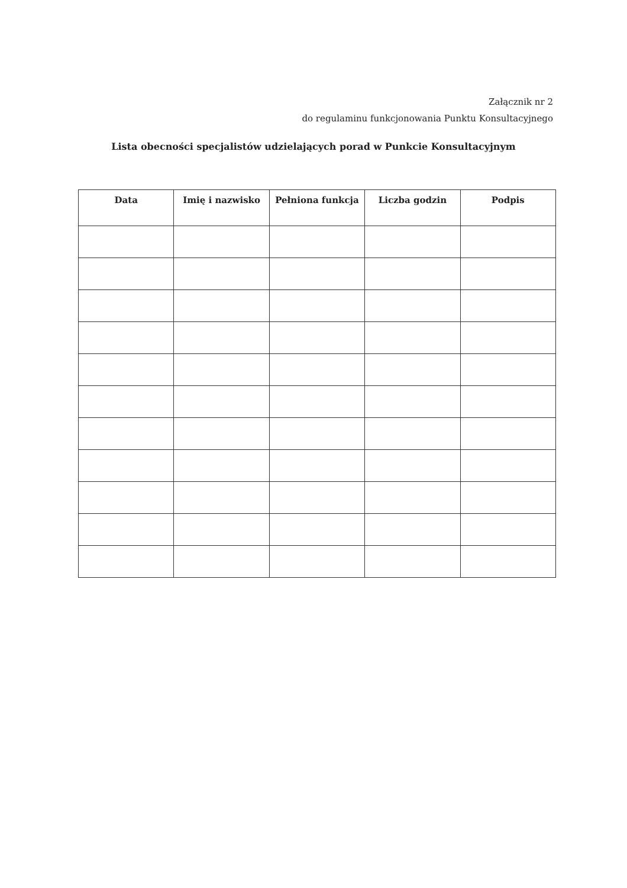Załącznik nr 2
do regulaminu funkcjonowania Punktu Konsultacyjnego
Lista obecności specjalistów udzielających porad w Punkcie Konsultacyjnym
| Data | Imię i nazwisko | Pełniona funkcja | Liczba godzin | Podpis |
| --- | --- | --- | --- | --- |